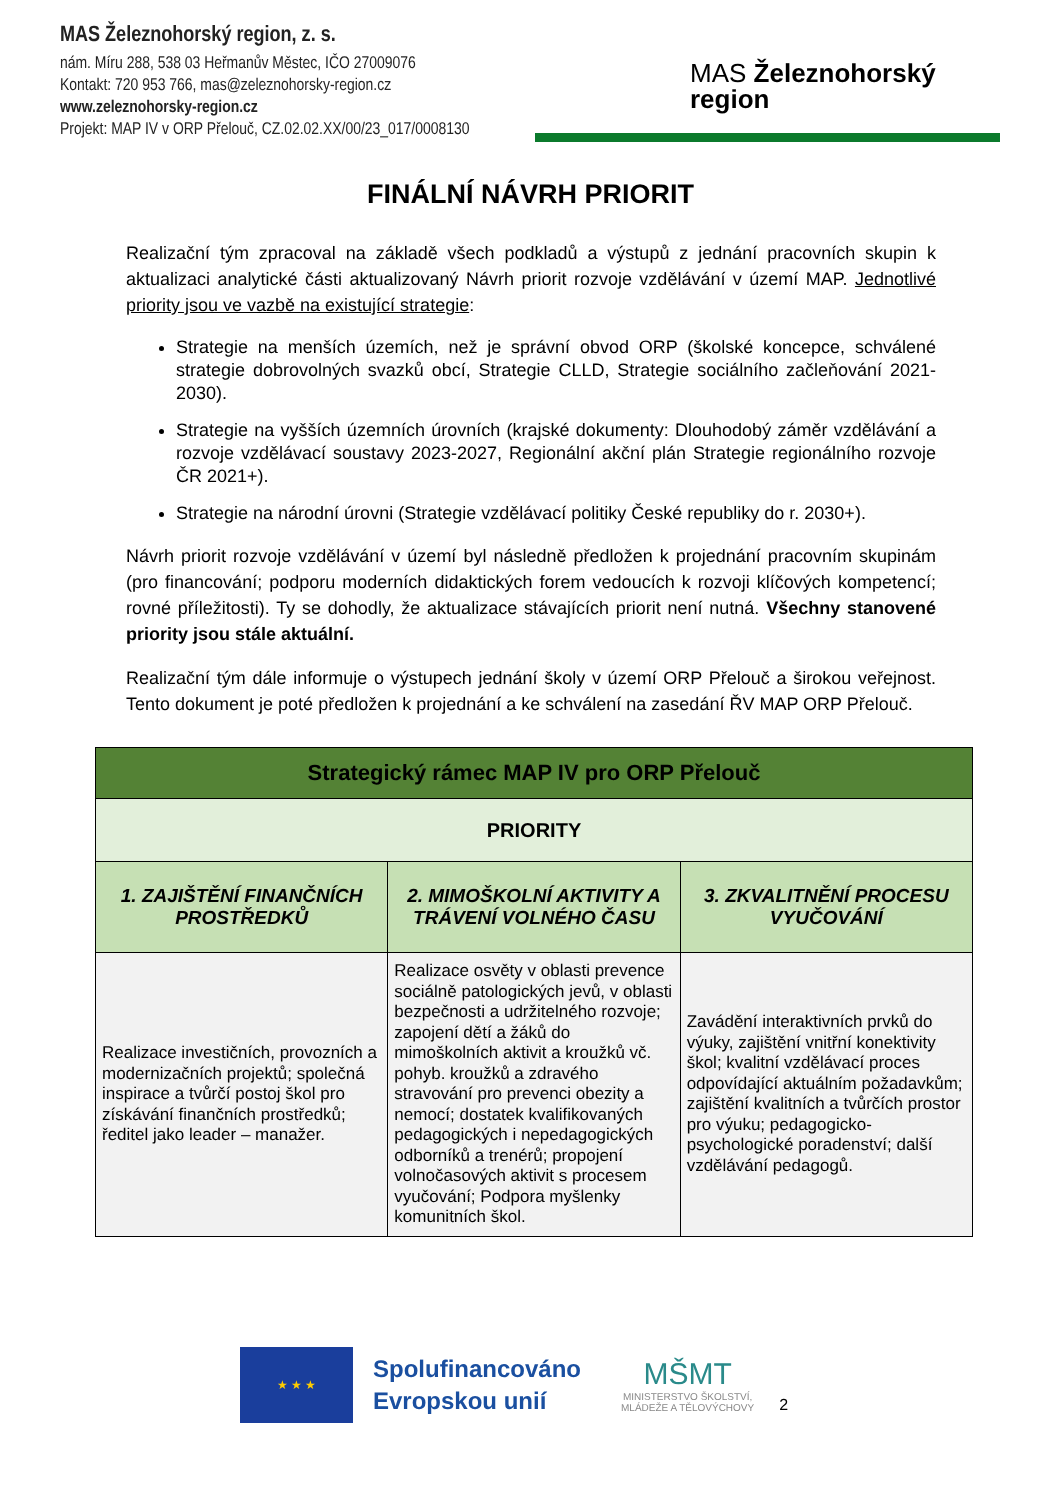MAS Železnohorský region, z. s.
nám. Míru 288, 538 03 Heřmanův Městec, IČO 27009076
Kontakt: 720 953 766, mas@zeleznohorsky-region.cz
www.zeleznohorsky-region.cz
Projekt: MAP IV v ORP Přelouč, CZ.02.02.XX/00/23_017/0008130
MAS Železnohorský
region
FINÁLNÍ NÁVRH PRIORIT
Realizační tým zpracoval na základě všech podkladů a výstupů z jednání pracovních skupin k aktualizaci analytické části aktualizovaný Návrh priorit rozvoje vzdělávání v území MAP. Jednotlivé priority jsou ve vazbě na existující strategie:
Strategie na menších územích, než je správní obvod ORP (školské koncepce, schválené strategie dobrovolných svazků obcí, Strategie CLLD, Strategie sociálního začleňování 2021-2030).
Strategie na vyšších územních úrovních (krajské dokumenty: Dlouhodobý záměr vzdělávání a rozvoje vzdělávací soustavy 2023-2027, Regionální akční plán Strategie regionálního rozvoje ČR 2021+).
Strategie na národní úrovni (Strategie vzdělávací politiky České republiky do r. 2030+).
Návrh priorit rozvoje vzdělávání v území byl následně předložen k projednání pracovním skupinám (pro financování; podporu moderních didaktických forem vedoucích k rozvoji klíčových kompetencí; rovné příležitosti). Ty se dohodly, že aktualizace stávajících priorit není nutná. Všechny stanovené priority jsou stále aktuální.
Realizační tým dále informuje o výstupech jednání školy v území ORP Přelouč a širokou veřejnost. Tento dokument je poté předložen k projednání a ke schválení na zasedání ŘV MAP ORP Přelouč.
| Strategický rámec MAP IV pro ORP Přelouč | | |
| --- | --- | --- |
| PRIORITY | | |
| 1. ZAJIŠTĚNÍ FINANČNÍCH PROSTŘEDKŮ | 2. MIMOŠKOLNÍ AKTIVITY A TRÁVENÍ VOLNÉHO ČASU | 3. ZKVALITNĚNÍ PROCESU VYUČOVÁNÍ |
| Realizace investičních, provozních a modernizačních projektů; společná inspirace a tvůrčí postoj škol pro získávání finančních prostředků; ředitel jako leader – manažer. | Realizace osvěty v oblasti prevence sociálně patologických jevů, v oblasti bezpečnosti a udržitelného rozvoje; zapojení dětí a žáků do mimoškolních aktivit a kroužků vč. pohyb. kroužků a zdravého stravování pro prevenci obezity a nemocí; dostatek kvalifikovaných pedagogických i nepedagogických odborníků a trenérů; propojení volnočasových aktivit s procesem vyučování; Podpora myšlenky komunitních škol. | Zavádění interaktivních prvků do výuky, zajištění vnitřní konektivity škol; kvalitní vzdělávací proces odpovídající aktuálním požadavkům; zajištění kvalitních a tvůrčích prostor pro výuku; pedagogicko-psychologické poradenství; další vzdělávání pedagogů. |
★ ★ ★
Spolufinancováno
Evropskou unií
MŠMT
MINISTERSTVO ŠKOLSTVÍ,
MLÁDEŽE A TĚLOVÝCHOVY
2